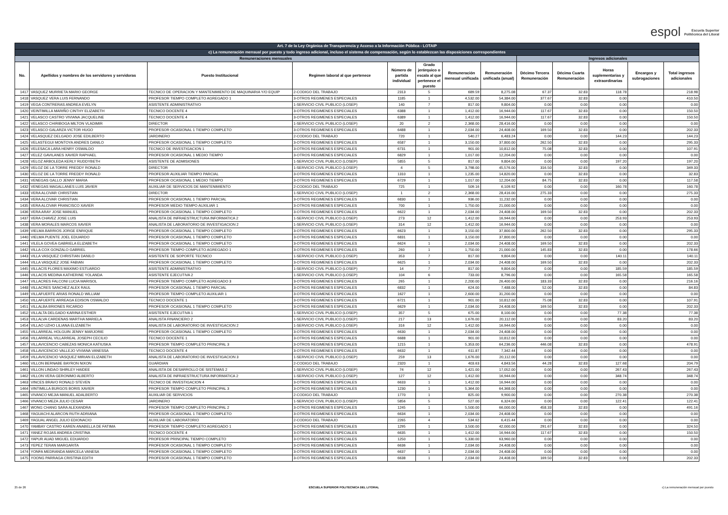espol Escuela Superior
Politécnica del Litoral
| Art. 7 de la Ley Orgánica de Transparencia y Acceso a la Información Pública - LOTAIP | | | | | | | | | | | | |
| --- | --- | --- | --- | --- | --- | --- | --- | --- | --- | --- | --- | --- |
| c) La remuneración mensual por puesto y todo ingreso adicional, incluso el sistema de compensación, según lo establezcan las disposiciones correspondientes | | | | | | | | | | | | |
| Remuneraciones mensuales | | | | | | | | Ingresos adicionales | | | | |
| No. | Apellidos y nombres de los servidores y servidoras | Puesto Institucional | Regimen laboral al que pertenece | Número de partida individual | Grado jerárquico o escala al que pertenece el puesto | Remuneración mensual unificada | Remuneración unificada (anual) | Décimo Tercera Remuneración | Décima Cuarta Remuneración | Horas suplementarias y extraordinarias | Encargos y subrogaciones | Total ingresos adicionales |
| 1417 | VASQUEZ MURRIETA MARIO GEORGE | TECNICO DE OPERACION Y MANTENIMIENTO DE MAQUINARIA Y/O EQUIP | 2-CODIGO DEL TRABAJO | 2313 | 5 | 689.59 | 8,275.08 | 67.37 | 32.83 | 118.78 | | 218.98 |
| 1418 | VASQUEZ VERA LUIS FERNANDO | PROFESOR TIEMPO COMPLETO AGREGADO 1 | 3-OTROS REGIMENES ESPECIALES | 1185 | 1 | 4,532.00 | 54,384.00 | 377.67 | 32.83 | 0.00 | | 410.50 |
| 1419 | VEGA CONTRERAS ANDREA EVELYN | ASISTENTE ADMINISTRATIVO | 1-SERVICIO CIVIL PUBLICO (LOSEP) | 140 | 7 | 817.00 | 9,804.00 | 0.00 | 0.00 | 0.00 | | 0.00 |
| 1420 | VEINTIMILLA MARIÑO CINTHY ELIZABETH | TECNICO DOCENTE 4 | 3-OTROS REGIMENES ESPECIALES | 6388 | 1 | 1,412.00 | 16,944.00 | 117.67 | 32.83 | 0.00 | | 150.50 |
| 1421 | VELASCO CASTRO VIVIANA JACQUELINE | TECNICO DOCENTE 4 | 3-OTROS REGIMENES ESPECIALES | 6389 | 1 | 1,412.00 | 16,944.00 | 117.67 | 32.83 | 0.00 | | 150.50 |
| 1422 | VELASCO CHIRIBOGA MILTON VLADIMIR | DIRECTOR | 1-SERVICIO CIVIL PUBLICO (LOSEP) | 20 | 2 | 2,368.00 | 28,416.00 | 0.00 | 0.00 | 0.00 | | 0.00 |
| 1423 | VELASCO GALARZA VICTOR HUGO | PROFESOR OCASIONAL 1 TIEMPO COMPLETO | 3-OTROS REGIMENES ESPECIALES | 6488 | 1 | 2,034.00 | 24,408.00 | 169.50 | 32.83 | 0.00 | | 202.33 |
| 1424 | VELASQUEZ DELGADO JOSE EDILBERTO | JARDINERO | 2-CODIGO DEL TRABAJO | 720 | 1 | 540.27 | 6,483.24 | 0.00 | 0.00 | 144.23 | | 144.23 |
| 1425 | VELASTEGUI MONTOYA ANDRES DANILO | PROFESOR OCASIONAL 1 TIEMPO COMPLETO | 3-OTROS REGIMENES ESPECIALES | 6587 | 1 | 3,150.00 | 37,800.00 | 262.50 | 32.83 | 0.00 | | 295.33 |
| 1426 | VELESACA LARA HENRY OSWALDO | TECNICO DE INVESTIGACION 1 | 3-OTROS REGIMENES ESPECIALES | 6731 | 1 | 901.00 | 10,812.00 | 75.08 | 32.83 | 0.00 | | 107.91 |
| 1427 | VELEZ GAVILANES XAVIER RAPHAEL | PROFESOR OCASIONAL 1 MEDIO TIEMPO | 3-OTROS REGIMENES ESPECIALES | 6829 | 1 | 1,017.00 | 12,204.00 | 0.00 | 0.00 | 0.00 | | 0.00 |
| 1428 | VELOZ ARBOLEDA KERLY RUDDYBETH | ASISTENTE DE ADMISIONES | 1-SERVICIO CIVIL PUBLICO (LOSEP) | 5855 | 5 | 817.00 | 9,804.00 | 0.00 | 0.00 | 197.20 | | 197.20 |
| 1429 | VELOZ DE LA TORRE FREDDY RONALD | DIRECTOR | 1-SERVICIO CIVIL PUBLICO (LOSEP) | 4 | 5 | 3,798.00 | 45,576.00 | 316.50 | 32.83 | 0.00 | | 349.33 |
| 1430 | VELOZ DE LA TORRE FREDDY RONALD | PROFESOR AUXILIAR TIEMPO PARCIAL | 3-OTROS REGIMENES ESPECIALES | 1310 | 1 | 1,235.00 | 14,820.00 | 0.00 | 32.83 | 0.00 | | 32.83 |
| 1431 | VENEGAS GALLO JENNY MARIA | PROFESOR OCASIONAL 1 MEDIO TIEMPO | 3-OTROS REGIMENES ESPECIALES | 6729 | 1 | 1,017.00 | 12,204.00 | 84.75 | 32.83 | 0.00 | | 117.58 |
| 1432 | VENEGAS MAGALLANES LUIS JAVIER | AUXILIAR DE SERVICIOS DE MANTENIMIENTO | 2-CODIGO DEL TRABAJO | 725 | 1 | 509.16 | 6,109.92 | 0.00 | 0.00 | 160.78 | | 160.78 |
| 1433 | VERA ALCIVAR CHRISTIAN | DIRECTOR | 1-SERVICIO CIVIL PUBLICO (LOSEP) | 1 | 2 | 2,368.00 | 28,416.00 | 275.33 | 0.00 | 0.00 | | 275.33 |
| 1434 | VERA ALCIVAR CHRISTIAN | PROFESOR OCASIONAL 1 TIEMPO PARCIAL | 3-OTROS REGIMENES ESPECIALES | 6830 | 1 | 936.00 | 11,232.00 | 0.00 | 0.00 | 0.00 | | 0.00 |
| 1435 | VERA ALCIVAR FRANCISCO XAVIER | PROFESOR MEDIO TIEMPO AUXILIAR 1 | 3-OTROS REGIMENES ESPECIALES | 700 | 1 | 1,750.00 | 21,000.00 | 0.00 | 0.00 | 0.00 | | 0.00 |
| 1436 | VERA ARAY JOSE MANUEL | PROFESOR OCASIONAL 1 TIEMPO COMPLETO | 3-OTROS REGIMENES ESPECIALES | 6622 | 1 | 2,034.00 | 24,408.00 | 169.50 | 32.83 | 0.00 | | 202.33 |
| 1437 | VERA CHAVEZ JOSE LUIS | ANALISTA DE INFRAESTRUCTURA INFORMATICA 2 | 1-SERVICIO CIVIL PUBLICO (LOSEP) | 273 | 12 | 1,412.00 | 16,944.00 | 0.00 | 0.00 | 253.93 | | 253.93 |
| 1438 | VERA MORALES MARCOS XAVIER | ANALISTA DE LABORATORIO DE INVESTIGACION 2 | 1-SERVICIO CIVIL PUBLICO (LOSEP) | 314 | 12 | 1,412.00 | 16,944.00 | 0.00 | 0.00 | 0.00 | | 0.00 |
| 1439 | VIELMA BARRIOS JORGE ENRIQUE | PROFESOR OCASIONAL 1 TIEMPO COMPLETO | 3-OTROS REGIMENES ESPECIALES | 6623 | 1 | 3,150.00 | 37,800.00 | 262.50 | 32.83 | 0.00 | | 295.33 |
| 1440 | VIELMA PUENTE JOEL EDUARDO | PROFESOR OCASIONAL 1 TIEMPO COMPLETO | 3-OTROS REGIMENES ESPECIALES | 6831 | 1 | 3,150.00 | 37,800.00 | 0.00 | 0.00 | 0.00 | | 0.00 |
| 1441 | VILELA GOVEA GABRIELA ELIZABETH | PROFESOR OCASIONAL 1 TIEMPO COMPLETO | 3-OTROS REGIMENES ESPECIALES | 6624 | 1 | 2,034.00 | 24,408.00 | 169.50 | 32.83 | 0.00 | | 202.33 |
| 1442 | VILLA COX GONZALO GABRIEL | PROFESOR TIEMPO COMPLETO AGREGADO 1 | 3-OTROS REGIMENES ESPECIALES | 260 | 1 | 1,750.00 | 21,000.00 | 145.83 | 32.83 | 0.00 | | 178.66 |
| 1443 | VILLA VASQUEZ CHRISTIAN DANILO | ASISTENTE DE SOPORTE TECNICO | 1-SERVICIO CIVIL PUBLICO (LOSEP) | 353 | 7 | 817.00 | 9,804.00 | 0.00 | 0.00 | 140.11 | | 140.11 |
| 1444 | VILLA VASQUEZ JOSE FABIAN | PROFESOR OCASIONAL 1 TIEMPO COMPLETO | 3-OTROS REGIMENES ESPECIALES | 6625 | 1 | 2,034.00 | 24,408.00 | 169.50 | 32.83 | 0.00 | | 202.33 |
| 1445 | VILLACIS FLORES MAXIMO ESTUARDO | ASISTENTE ADMINISTRATIVO | 1-SERVICIO CIVIL PUBLICO (LOSEP) | 14 | 7 | 817.00 | 9,804.00 | 0.00 | 0.00 | 185.59 | | 185.59 |
| 1446 | VILLACIS MEDINA KATHERINE YOLANDA | ASISTENTE EJECUTIVA 2 | 1-SERVICIO CIVIL PUBLICO (LOSEP) | 104 | 6 | 733.00 | 8,796.00 | 0.00 | 0.00 | 165.58 | | 165.58 |
| 1447 | VILLACRES FALCONI LUCIA MARISOL | PROFESOR TIEMPO COMPLETO AGREGADO 3 | 3-OTROS REGIMENES ESPECIALES | 265 | 1 | 2,200.00 | 26,400.00 | 183.33 | 32.83 | 0.00 | | 216.16 |
| 1448 | VILLACRES SANCHEZ ALEX RAUL | PROFESOR OCASIONAL 1 TIEMPO PARCIAL | 3-OTROS REGIMENES ESPECIALES | 6832 | 1 | 624.00 | 7,488.00 | 52.00 | 32.83 | 0.00 | | 84.83 |
| 1449 | VILLAFUERTE ARIAS RONALD WILLIAM | PROFESOR TIEMPO COMPLETO AUXILIAR 1 | 3-OTROS REGIMENES ESPECIALES | 1627 | 1 | 2,600.00 | 31,200.00 | 0.00 | 0.00 | 0.00 | | 0.00 |
| 1450 | VILLAFUERTE ARREAGA EDISON OSWALDO | TECNICO DOCENTE 1 | 3-OTROS REGIMENES ESPECIALES | 6721 | 1 | 901.00 | 10,812.00 | 75.08 | 32.83 | 0.00 | | 107.91 |
| 1451 | VILLALBA BRIONES RICARDO | PROFESOR OCASIONAL 1 TIEMPO COMPLETO | 3-OTROS REGIMENES ESPECIALES | 6629 | 1 | 2,034.00 | 24,408.00 | 169.50 | 32.83 | 0.00 | | 202.33 |
| 1452 | VILLALTA DELGADO KARINA ESTHER | ASISTENTE EJECUTIVA 1 | 1-SERVICIO CIVIL PUBLICO (LOSEP) | 357 | 5 | 675.00 | 8,100.00 | 0.00 | 0.00 | 77.38 | | 77.38 |
| 1453 | VILLALVA CARDENAS MARTHA MARIELA | ANALISTA FINANCIERO 2 | 1-SERVICIO CIVIL PUBLICO (LOSEP) | 217 | 13 | 1,676.00 | 20,112.00 | 0.00 | 0.00 | 83.20 | | 83.20 |
| 1454 | VILLAO UZHO LILIANA ELIZABETH | ANALISTA DE LABORATORIO DE INVESTIGACION 2 | 1-SERVICIO CIVIL PUBLICO (LOSEP) | 316 | 12 | 1,412.00 | 16,944.00 | 0.00 | 0.00 | 0.00 | | 0.00 |
| 1455 | VILLARREAL HOLGUIN JENNY MARJORIE | PROFESOR OCASIONAL 1 TIEMPO COMPLETO | 3-OTROS REGIMENES ESPECIALES | 6630 | 1 | 2,034.00 | 24,408.00 | 0.00 | 0.00 | 0.00 | | 0.00 |
| 1456 | VILLARREAL VILLARREAL JOSEPH CECILIO | TECNICO DOCENTE 1 | 3-OTROS REGIMENES ESPECIALES | 6688 | 1 | 901.00 | 10,812.00 | 0.00 | 0.00 | 0.00 | | 0.00 |
| 1457 | VILLAVICENCIO CABEZAS MONICA KATIUSKA | PROFESOR TIEMPO COMPLETO PRINCIPAL 3 | 3-OTROS REGIMENES ESPECIALES | 1215 | 1 | 5,353.00 | 64,236.00 | 446.08 | 32.83 | 0.00 | | 478.91 |
| 1458 | VILLAVICENCIO VALLEJO VIVIANA VANESSA | TECNICO DOCENTE 4 | 3-OTROS REGIMENES ESPECIALES | 6632 | 1 | 611.87 | 7,342.44 | 0.00 | 0.00 | 0.00 | | 0.00 |
| 1459 | VILLAVICENCIO VASQUEZ MIRIAN ELIZABETH | ANALISTA DE LABORATORIO DE INVESTIGACION 3 | 1-SERVICIO CIVIL PUBLICO (LOSEP) | 259 | 13 | 1,676.00 | 20,112.00 | 0.00 | 0.00 | 0.00 | | 0.00 |
| 1460 | VILLON BERNABE BAYRON NIXON | GUARDIAN | 2-CODIGO DEL TRABAJO | 2320 | 1 | 403.63 | 4,843.56 | 44.28 | 32.83 | 127.68 | | 204.79 |
| 1461 | VILLON LINDAO SHIRLEY HAIDEE | ANALISTA DE DESARROLLO DE SISTEMAS 2 | 1-SERVICIO CIVIL PUBLICO (LOSEP) | 74 | 12 | 1,421.00 | 17,052.00 | 0.00 | 0.00 | 267.43 | | 267.43 |
| 1462 | VILLON VERA GERONIMO ALBERTO | ANALISTA DE INFRAESTRUCTURA INFORMATICA 2 | 1-SERVICIO CIVIL PUBLICO (LOSEP) | 127 | 12 | 1,412.00 | 16,944.00 | 0.00 | 0.00 | 348.74 | | 348.74 |
| 1463 | VINCES BRAVO RONALD STEVEN | TECNICO DE INVESTIGACION 4 | 3-OTROS REGIMENES ESPECIALES | 6633 | 1 | 1,412.00 | 16,944.00 | 0.00 | 0.00 | 0.00 | | 0.00 |
| 1464 | VINTIMILLA BURGOS BORIS XAVIER | PROFESOR TIEMPO COMPLETO PRINCIPAL 3 | 3-OTROS REGIMENES ESPECIALES | 1230 | 1 | 5,364.00 | 64,368.00 | 0.00 | 0.00 | 0.00 | | 0.00 |
| 1465 | VIVANCO MEJIA MANUEL ADALBERTO | AUXILIAR DE SERVICIOS | 2-CODIGO DEL TRABAJO | 1770 | 1 | 825.00 | 9,900.00 | 0.00 | 0.00 | 270.38 | | 270.38 |
| 1466 | VIVANCO MEZA JULIO CESAR | JARDINERO | 1-SERVICIO CIVIL PUBLICO (LOSEP) | 5856 | 5 | 527.00 | 6,324.00 | 0.00 | 0.00 | 122.41 | | 122.41 |
| 1467 | WONG CHANG SARA ALEXANDRA | PROFESOR TIEMPO COMPLETO PRINCIPAL 2 | 3-OTROS REGIMENES ESPECIALES | 1245 | 1 | 5,500.00 | 66,000.00 | 458.33 | 32.83 | 0.00 | | 491.16 |
| 1468 | YAGUACHI ALARCON RUTH ADRIANA | PROFESOR OCASIONAL 1 TIEMPO COMPLETO | 3-OTROS REGIMENES ESPECIALES | 6634 | 1 | 2,034.00 | 24,408.00 | 0.00 | 0.00 | 0.00 | | 0.00 |
| 1469 | YAGUAL ANGEL JULIO EDIONACIO | AUXILIAR DE LABORATORIO | 2-CODIGO DEL TRABAJO | 2265 | 4 | 534.62 | 6,415.44 | 0.00 | 0.00 | 0.00 | | 0.00 |
| 1470 | YAMBAY CASTRO KAREN ANABELLA DE FATIMA | PROFESOR TIEMPO COMPLETO AGREGADO 1 | 3-OTROS REGIMENES ESPECIALES | 1295 | 1 | 3,500.00 | 42,000.00 | 291.67 | 32.83 | 0.00 | | 324.50 |
| 1471 | YANEZ ROJAS ANDREA CRISTINA | TECNICO DOCENTE 4 | 3-OTROS REGIMENES ESPECIALES | 6635 | 1 | 1,412.00 | 16,944.00 | 117.67 | 32.83 | 0.00 | | 150.50 |
| 1472 | YAPUR AUAD MIGUEL EDUARDO | PROFESOR PRINCIPAL TIEMPO COMPLETO | 3-OTROS REGIMENES ESPECIALES | 1250 | 1 | 5,330.00 | 63,960.00 | 0.00 | 0.00 | 0.00 | | 0.00 |
| 1473 | YEPEZ TERAN MARGARITA | PROFESOR OCASIONAL 1 TIEMPO COMPLETO | 3-OTROS REGIMENES ESPECIALES | 6636 | 1 | 2,034.00 | 24,408.00 | 0.00 | 0.00 | 0.00 | | 0.00 |
| 1474 | YONFA MEDRANDA MARCELA VANESA | PROFESOR OCASIONAL 1 TIEMPO COMPLETO | 3-OTROS REGIMENES ESPECIALES | 6637 | 1 | 2,034.00 | 24,408.00 | 0.00 | 0.00 | 0.00 | | 0.00 |
| 1475 | YOONG PARRAGA CRISTINA EDITH | PROFESOR OCASIONAL 1 TIEMPO COMPLETO | 3-OTROS REGIMENES ESPECIALES | 6638 | 1 | 2,034.00 | 24,408.00 | 169.50 | 32.83 | 0.00 | | 202.33 |
25 de 26 ESCUELA SUPERIOR POLITECNICA DEL LITORAL c) La remuneración mensual por puesto